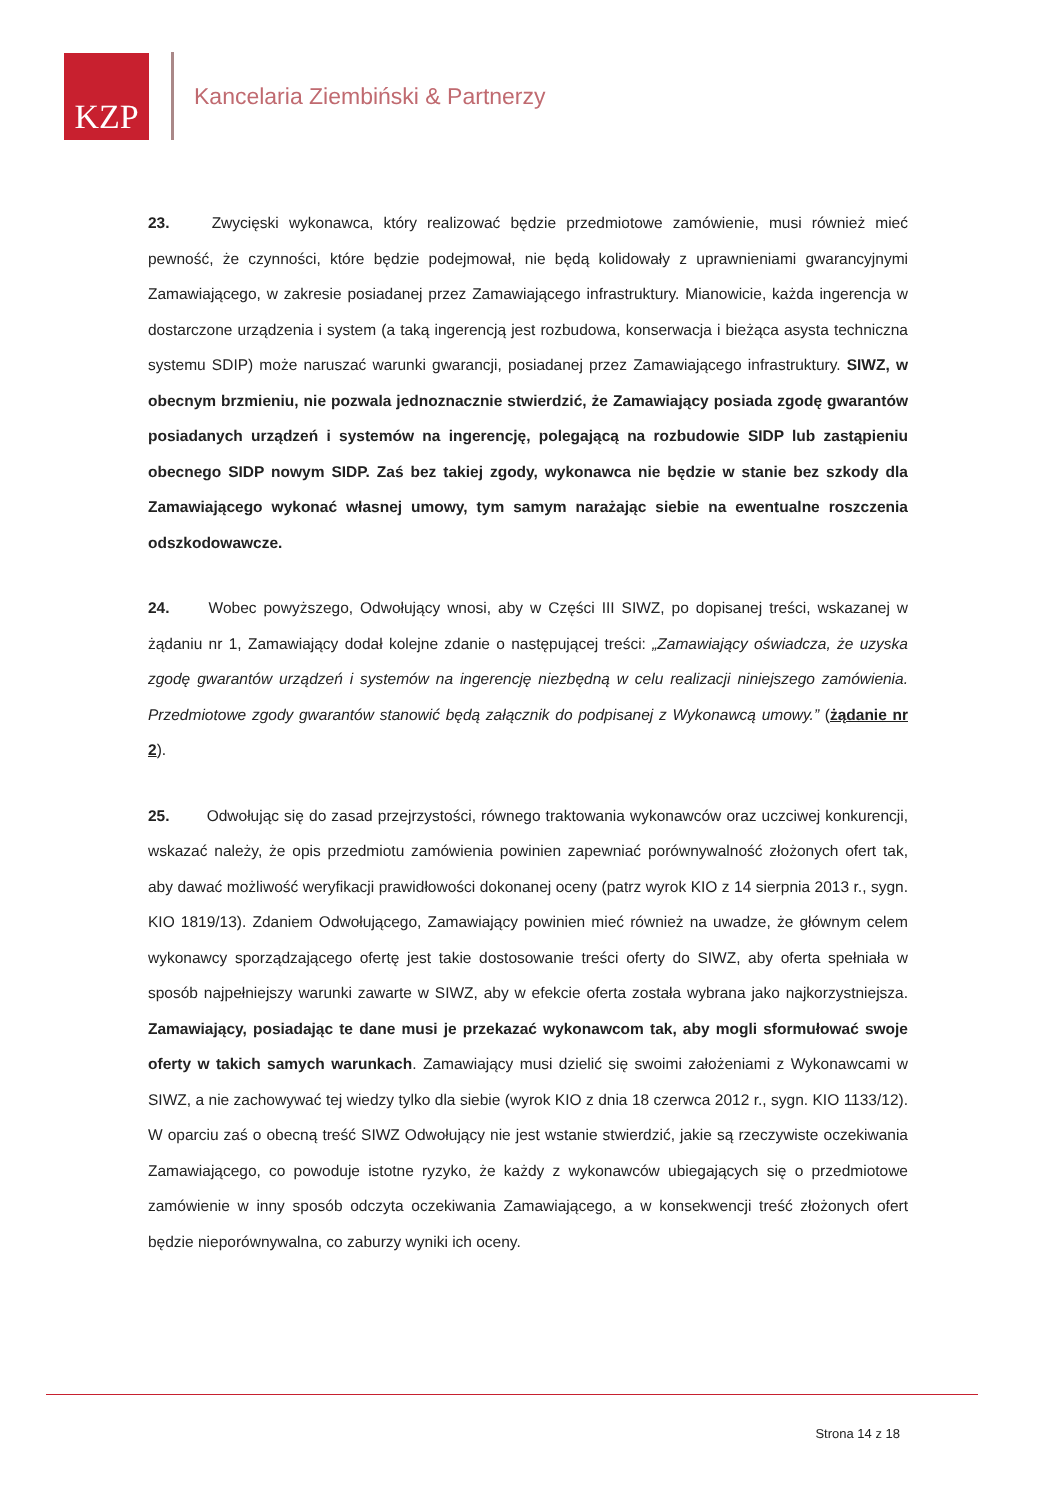KZP
Kancelaria Ziembiński & Partnerzy
23. Zwycięski wykonawca, który realizować będzie przedmiotowe zamówienie, musi również mieć pewność, że czynności, które będzie podejmował, nie będą kolidowały z uprawnieniami gwarancyjnymi Zamawiającego, w zakresie posiadanej przez Zamawiającego infrastruktury. Mianowicie, każda ingerencja w dostarczone urządzenia i system (a taką ingerencją jest rozbudowa, konserwacja i bieżąca asysta techniczna systemu SDIP) może naruszać warunki gwarancji, posiadanej przez Zamawiającego infrastruktury. SIWZ, w obecnym brzmieniu, nie pozwala jednoznacznie stwierdzić, że Zamawiający posiada zgodę gwarantów posiadanych urządzeń i systemów na ingerencję, polegającą na rozbudowie SIDP lub zastąpieniu obecnego SIDP nowym SIDP. Zaś bez takiej zgody, wykonawca nie będzie w stanie bez szkody dla Zamawiającego wykonać własnej umowy, tym samym narażając siebie na ewentualne roszczenia odszkodowawcze.
24. Wobec powyższego, Odwołujący wnosi, aby w Części III SIWZ, po dopisanej treści, wskazanej w żądaniu nr 1, Zamawiający dodał kolejne zdanie o następującej treści: „Zamawiający oświadcza, że uzyska zgodę gwarantów urządzeń i systemów na ingerencję niezbędną w celu realizacji niniejszego zamówienia. Przedmiotowe zgody gwarantów stanowić będą załącznik do podpisanej z Wykonawcą umowy.” (żądanie nr 2).
25. Odwołując się do zasad przejrzystości, równego traktowania wykonawców oraz uczciwej konkurencji, wskazać należy, że opis przedmiotu zamówienia powinien zapewniać porównywalność złożonych ofert tak, aby dawać możliwość weryfikacji prawidłowości dokonanej oceny (patrz wyrok KIO z 14 sierpnia 2013 r., sygn. KIO 1819/13). Zdaniem Odwołującego, Zamawiający powinien mieć również na uwadze, że głównym celem wykonawcy sporządzającego ofertę jest takie dostosowanie treści oferty do SIWZ, aby oferta spełniała w sposób najpełniejszy warunki zawarte w SIWZ, aby w efekcie oferta została wybrana jako najkorzystniejsza. Zamawiający, posiadając te dane musi je przekazać wykonawcom tak, aby mogli sformułować swoje oferty w takich samych warunkach. Zamawiający musi dzielić się swoimi założeniami z Wykonawcami w SIWZ, a nie zachowywać tej wiedzy tylko dla siebie (wyrok KIO z dnia 18 czerwca 2012 r., sygn. KIO 1133/12). W oparciu zaś o obecną treść SIWZ Odwołujący nie jest wstanie stwierdzić, jakie są rzeczywiste oczekiwania Zamawiającego, co powoduje istotne ryzyko, że każdy z wykonawców ubiegających się o przedmiotowe zamówienie w inny sposób odczyta oczekiwania Zamawiającego, a w konsekwencji treść złożonych ofert będzie nieporównywalna, co zaburzy wyniki ich oceny.
Strona 14 z 18